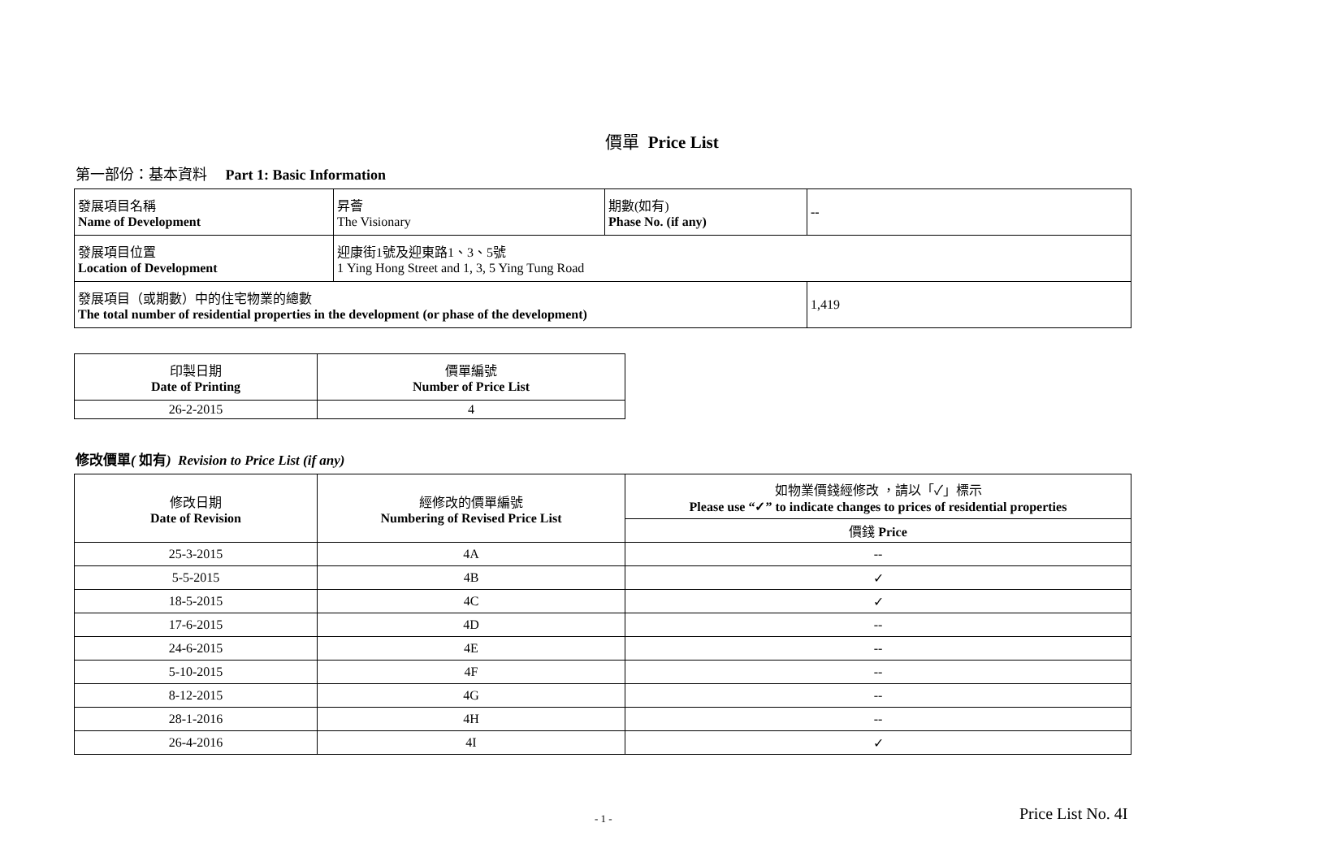價單 Price List
第一部份：基本資料 Part 1: Basic Information
| 發展項目名稱 Name of Development | 昇薈 The Visionary | 期數(如有) Phase No. (if any) | -- |
| 發展項目位置 Location of Development | 迎康街1號及迎東路1、3、5號 1 Ying Hong Street and 1, 3, 5 Ying Tung Road | | |
| 發展項目（或期數）中的住宅物業的總數 The total number of residential properties in the development (or phase of the development) | | | 1,419 |
| 印製日期 Date of Printing | 價單編號 Number of Price List |
| --- | --- |
| 26-2-2015 | 4 |
修改價單( 如有) Revision to Price List (if any)
| 修改日期 Date of Revision | 經修改的價單編號 Numbering of Revised Price List | 如物業價錢經修改 ，請以「✓」標示 Please use “✓” to indicate changes to prices of residential properties |
| --- | --- | --- |
| | | 價錢 Price |
| 25-3-2015 | 4A | -- |
| 5-5-2015 | 4B | ✓ |
| 18-5-2015 | 4C | ✓ |
| 17-6-2015 | 4D | -- |
| 24-6-2015 | 4E | -- |
| 5-10-2015 | 4F | -- |
| 8-12-2015 | 4G | -- |
| 28-1-2016 | 4H | -- |
| 26-4-2016 | 4I | ✓ |
- 1 - Price List No. 4I